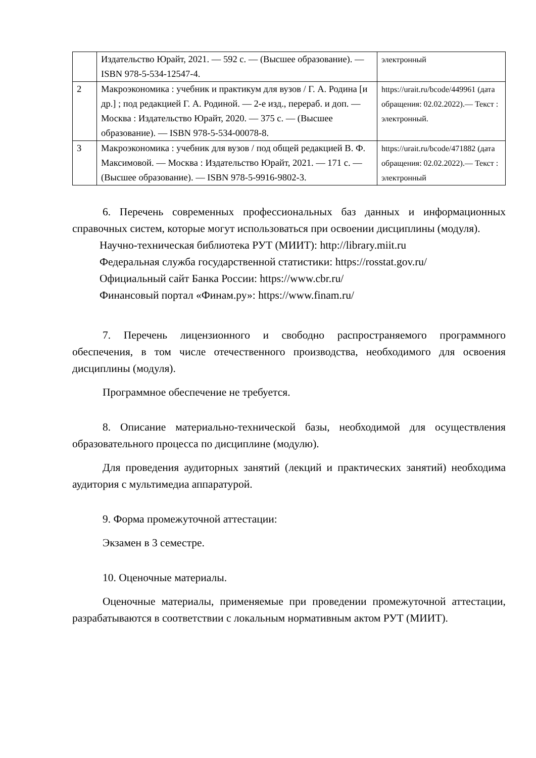| | Издательство Юрайт, 2021. — 592 с. — (Высшее образование). — ISBN 978-5-534-12547-4. | электронный |
| 2 | Макроэкономика : учебник и практикум для вузов / Г. А. Родина [и др.] ; под редакцией Г. А. Родиной. — 2-е изд., перераб. и доп. — Москва : Издательство Юрайт, 2020. — 375 с. — (Высшее образование). — ISBN 978-5-534-00078-8. | https://urait.ru/bcode/449961 (дата обращения: 02.02.2022).— Текст : электронный. |
| 3 | Макроэкономика : учебник для вузов / под общей редакцией В. Ф. Максимовой. — Москва : Издательство Юрайт, 2021. — 171 с. — (Высшее образование). — ISBN 978-5-9916-9802-3. | https://urait.ru/bcode/471882 (дата обращения: 02.02.2022).— Текст : электронный |
6. Перечень современных профессиональных баз данных и информационных справочных систем, которые могут использоваться при освоении дисциплины (модуля).
Научно-техническая библиотека РУТ (МИИТ): http://library.miit.ru
Федеральная служба государственной статистики: https://rosstat.gov.ru/
Официальный сайт Банка России: https://www.cbr.ru/
Финансовый портал «Финам.ру»: https://www.finam.ru/
7. Перечень лицензионного и свободно распространяемого программного обеспечения, в том числе отечественного производства, необходимого для освоения дисциплины (модуля).
Программное обеспечение не требуется.
8. Описание материально-технической базы, необходимой для осуществления образовательного процесса по дисциплине (модулю).
Для проведения аудиторных занятий (лекций и практических занятий) необходима аудитория с мультимедиа аппаратурой.
9. Форма промежуточной аттестации:
Экзамен в 3 семестре.
10. Оценочные материалы.
Оценочные материалы, применяемые при проведении промежуточной аттестации, разрабатываются в соответствии с локальным нормативным актом РУТ (МИИТ).